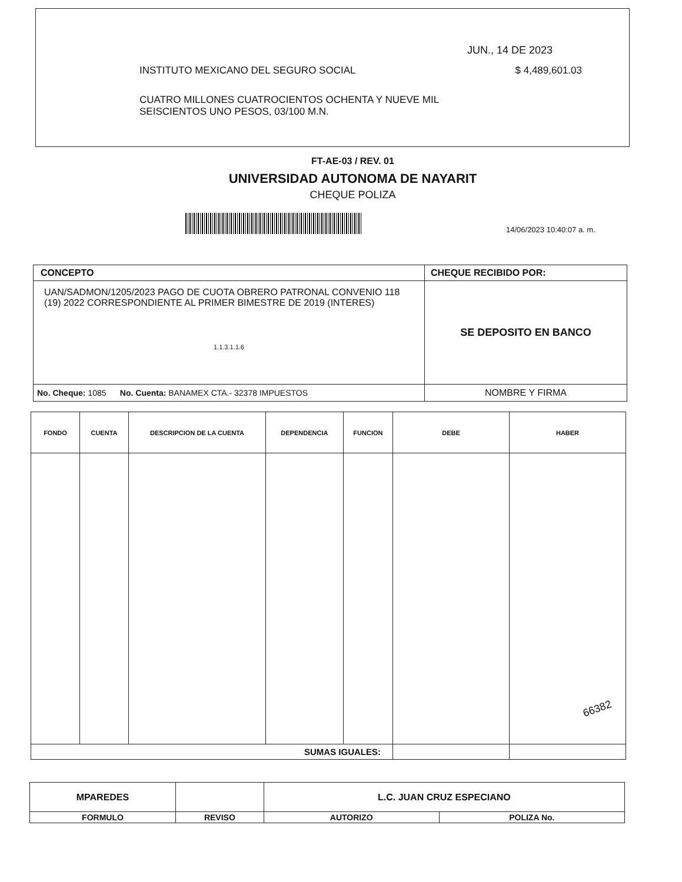JUN., 14 DE 2023
INSTITUTO MEXICANO DEL SEGURO SOCIAL $ 4,489,601.03
CUATRO MILLONES CUATROCIENTOS OCHENTA Y NUEVE MIL
SEISCIENTOS UNO PESOS, 03/100 M.N.
FT-AE-03 / REV. 01
UNIVERSIDAD AUTONOMA DE NAYARIT
CHEQUE POLIZA
14/06/2023 10:40:07 a. m.
| CONCEPTO | CHEQUE RECIBIDO POR: |
| --- | --- |
| UAN/SADMON/1205/2023 PAGO DE CUOTA OBRERO PATRONAL CONVENIO 118 (19) 2022 CORRESPONDIENTE AL PRIMER BIMESTRE DE 2019 (INTERES) 1.1.3.1.1.6 | SE DEPOSITO EN BANCO |
| No. Cheque: 1085 No. Cuenta: BANAMEX CTA.- 32378 IMPUESTOS | NOMBRE Y FIRMA |
| FONDO | CUENTA | DESCRIPCION DE LA CUENTA | DEPENDENCIA | FUNCION | DEBE | HABER |
| --- | --- | --- | --- | --- | --- | --- |
| SUMAS IGUALES: | | | | | | |
| MPAREDES | | L.C. JUAN CRUZ ESPECIANO | |
| FORMULO | REVISO | AUTORIZO | POLIZA No. |
66382